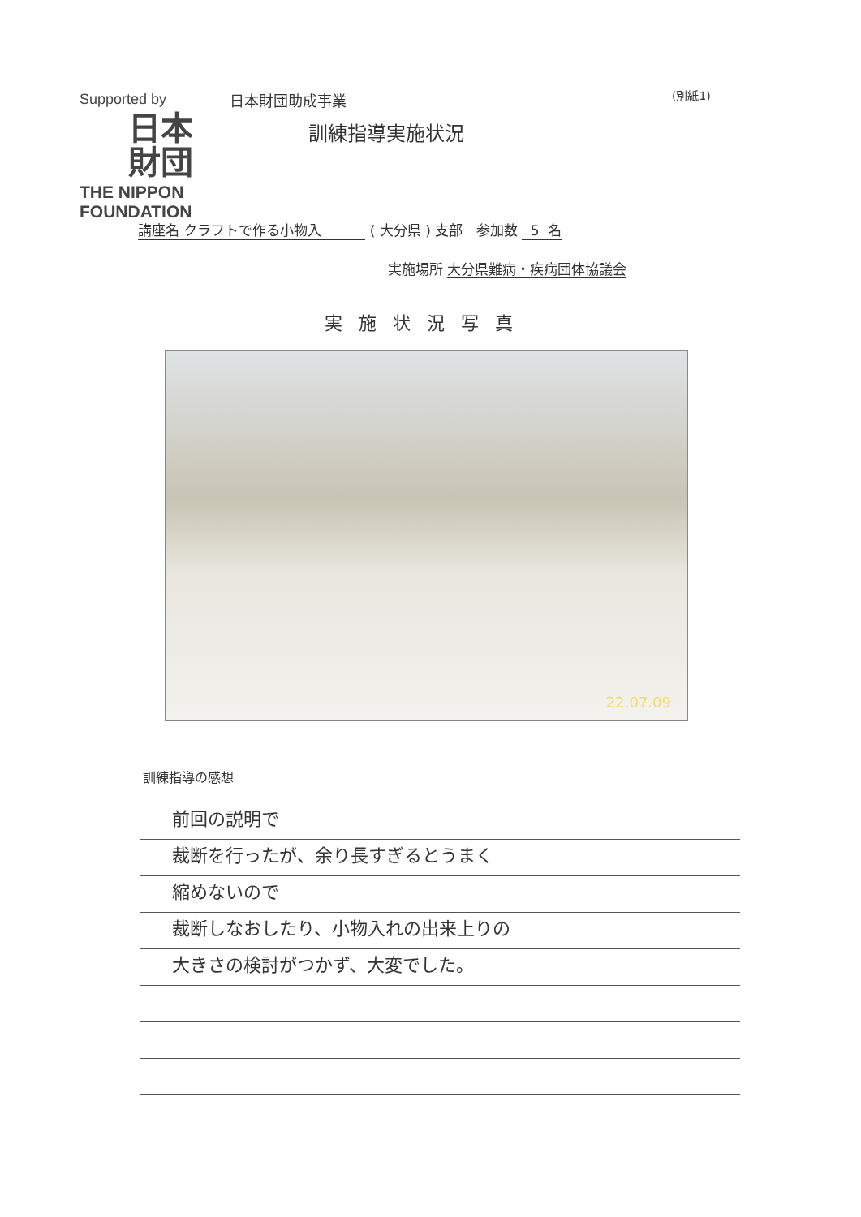Supported by
日本
財団
THE NIPPON
FOUNDATION
日本財団助成事業 (別紙1)
訓練指導実施状況
講座名 クラフトで作る小物入 ( 大分県 ) 支部 参加数 5 名
実施場所 大分県難病・疾病団体協議会
実施状況写真
22.07.09
訓練指導の感想
前回の説明で
裁断を行ったが、余り長すぎるとうまく
縮めないので
裁断しなおしたり、小物入れの出来上りの
大きさの検討がつかず、大変でした。